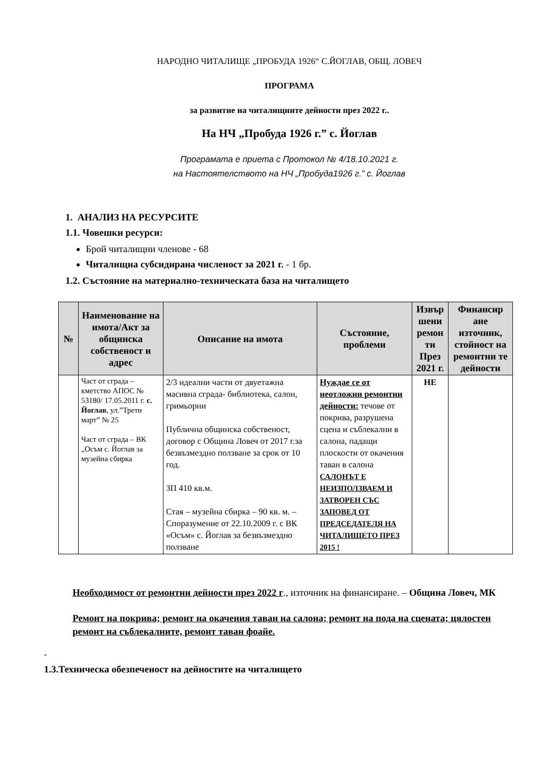НАРОДНО ЧИТАЛИЩЕ „ПРОБУДА 1926“ С.ЙОГЛАВ, ОБЩ. ЛОВЕЧ
ПРОГРАМА
за развитие на читалищните дейности през 2022 г..
На НЧ „Пробуда 1926 г.” с. Йоглав
Програмата е приета с Протокол № 4/18.10.2021 г.
на Настоятелството на НЧ „Пробуда1926 г.” с. Йоглав
1. АНАЛИЗ НА РЕСУРСИТЕ
1.1. Човешки ресурси:
Брой читалищни членове - 68
Читалищна субсидирана численост за 2021 г. - 1 бр.
1.2. Състояние на материално-техническата база на читалището
| № | Наименование на имота/Акт за общинска собственост и адрес | Описание на имота | Състояние, проблеми | Извър шени ремон ти През 2021 г. | Финансир ане източник, стойност на ремонтни те дейности |
| --- | --- | --- | --- | --- | --- |
| | Част от сграда – кметство АПОС № 53180/ 17.05.2011 г. с. Йоглав , ул.”Трети март” № 25 Част от сграда – ВК „Осъм с. Йоглав за музейна сбирка | 2/3 идеални части от двуетажна масивна сграда- библиотека, салон, гримьорни Публична общинска собственост, договор с Община Ловеч от 2017 г.за безвъзмездно ползване за срок от 10 год. ЗП 410 кв.м. Стая – музейна сбирка – 90 кв. м. – Споразумение от 22.10.2009 г. с ВК «Осъм» с. Йоглав за безвъзмездно ползване | Нуждае се от неотложни ремонтни дейности: течове от покрива, разрушена сцена и съблекални в салона, падащи плоскости от окачения таван в салона САЛОНЪТ Е НЕИЗПОЛЗВАЕМ И ЗАТВОРЕН СЪС ЗАПОВЕД ОТ ПРЕДСЕДАТЕЛЯ НА ЧИТАЛИЩЕТО ПРЕЗ 2015 ! | НЕ | |
Необходимост от ремонтни дейности през 2022 г., източник на финансиране. – Община Ловеч, МК
Ремонт на покрива; ремонт на окачения таван на салона; ремонт на пода на сцената; цялостен ремонт на съблекалните, ремонт таван фоайе.
-
1.3.Техническа обезпеченост на дейностите на читалището